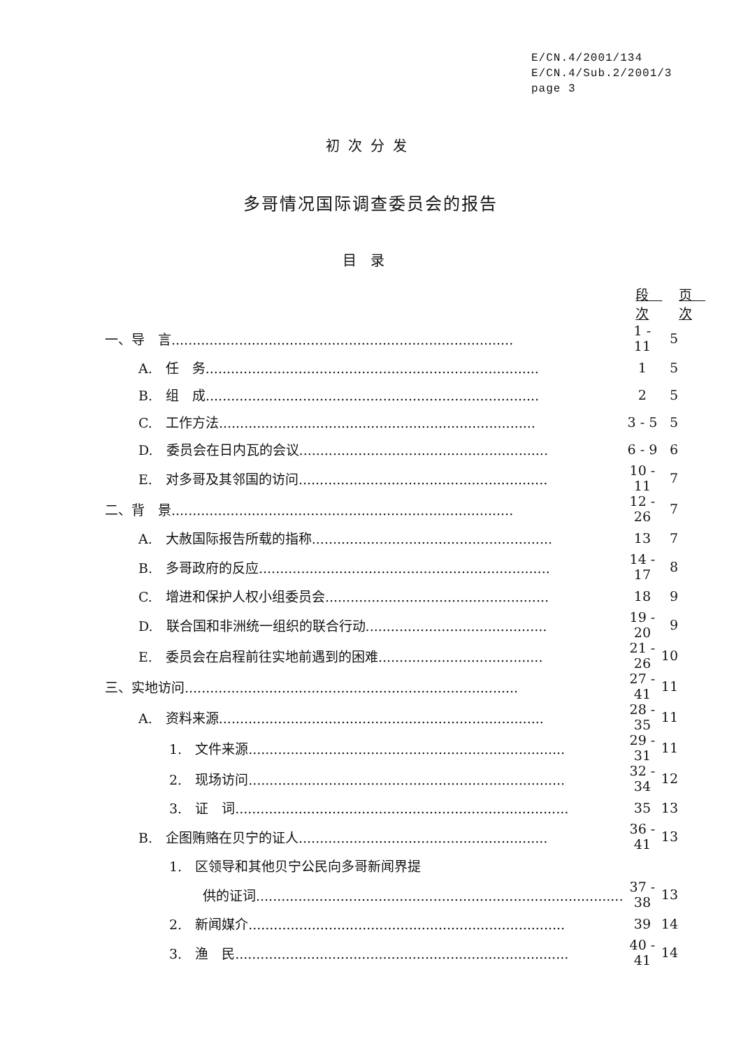E/CN.4/2001/134
E/CN.4/Sub.2/2001/3
page 3
初次分发
多哥情况国际调查委员会的报告
目录
| | 段 次 | 页 次 |
| --- | --- | --- |
| 一、导 言................................................................................. | 1 - 11 | 5 |
| A. 任 务............................................................................... | 1 | 5 |
| B. 组 成............................................................................... | 2 | 5 |
| C. 工作方法........................................................................... | 3 - 5 | 5 |
| D. 委员会在日内瓦的会议........................................................... | 6 - 9 | 6 |
| E. 对多哥及其邻国的访问........................................................... | 10 - 11 | 7 |
| 二、背 景................................................................................. | 12 - 26 | 7 |
| A. 大赦国际报告所载的指称......................................................... | 13 | 7 |
| B. 多哥政府的反应..................................................................... | 14 - 17 | 8 |
| C. 增进和保护人权小组委员会..................................................... | 18 | 9 |
| D. 联合国和非洲统一组织的联合行动........................................... | 19 - 20 | 9 |
| E. 委员会在启程前往实地前遇到的困难....................................... | 21 - 26 | 10 |
| 三、实地访问............................................................................... | 27 - 41 | 11 |
| A. 资料来源............................................................................. | 28 - 35 | 11 |
| 1. 文件来源........................................................................... | 29 - 31 | 11 |
| 2. 现场访问........................................................................... | 32 - 34 | 12 |
| 3. 证 词............................................................................... | 35 | 13 |
| B. 企图贿赂在贝宁的证人........................................................... | 36 - 41 | 13 |
| 1. 区领导和其他贝宁公民向多哥新闻界提 | | |
| 供的证词....................................................................................... | 37 - 38 | 13 |
| 2. 新闻媒介........................................................................... | 39 | 14 |
| 3. 渔 民............................................................................... | 40 - 41 | 14 |